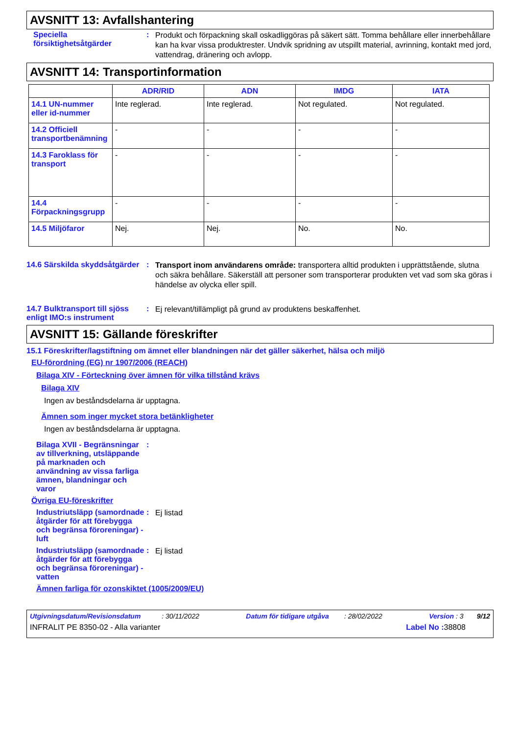AVSNITT 13: Avfallshantering
Speciella försiktighetsåtgärder
:
Produkt och förpackning skall oskadliggöras på säkert sätt. Tomma behållare eller innerbehållare kan ha kvar vissa produktrester. Undvik spridning av utspillt material, avrinning, kontakt med jord, vattendrag, dränering och avlopp.
AVSNITT 14: Transportinformation
| | ADR/RID | ADN | IMDG | IATA |
| --- | --- | --- | --- | --- |
| 14.1 UN-nummer eller id-nummer | Inte reglerad. | Inte reglerad. | Not regulated. | Not regulated. |
| 14.2 Officiell transportbenämning | - | - | - | - |
| 14.3 Faroklass för transport | - | - | - | - |
| 14.4 Förpackningsgrupp | - | - | - | - |
| 14.5 Miljöfaror | Nej. | Nej. | No. | No. |
14.6 Särskilda skyddsåtgärder
:
Transport inom användarens område: transportera alltid produkten i upprättstående, slutna och säkra behållare. Säkerställ att personer som transporterar produkten vet vad som ska göras i händelse av olycka eller spill.
14.7 Bulktransport till sjöss enligt IMO:s instrument
:
Ej relevant/tillämpligt på grund av produktens beskaffenhet.
AVSNITT 15: Gällande föreskrifter
15.1 Föreskrifter/lagstiftning om ämnet eller blandningen när det gäller säkerhet, hälsa och miljö
EU-förordning (EG) nr 1907/2006 (REACH)
Bilaga XIV - Förteckning över ämnen för vilka tillstånd krävs
Bilaga XIV
Ingen av beståndsdelarna är upptagna.
Ämnen som inger mycket stora betänkligheter
Ingen av beståndsdelarna är upptagna.
Bilaga XVII - Begränsningar av tillverkning, utsläppande på marknaden och användning av vissa farliga ämnen, blandningar och varor
:
Övriga EU-föreskrifter
Industriutsläpp (samordnade åtgärder för att förebygga och begränsa föroreningar) - luft
:
Ej listad
Industriutsläpp (samordnade åtgärder för att förebygga och begränsa föroreningar) - vatten
:
Ej listad
Ämnen farliga för ozonskiktet (1005/2009/EU)
Utgivningsdatum/Revisionsdatum : 30/11/2022 Datum för tidigare utgåva : 28/02/2022 Version : 3 9/12
INFRALIT PE 8350-02 - Alla varianter Label No : 38808